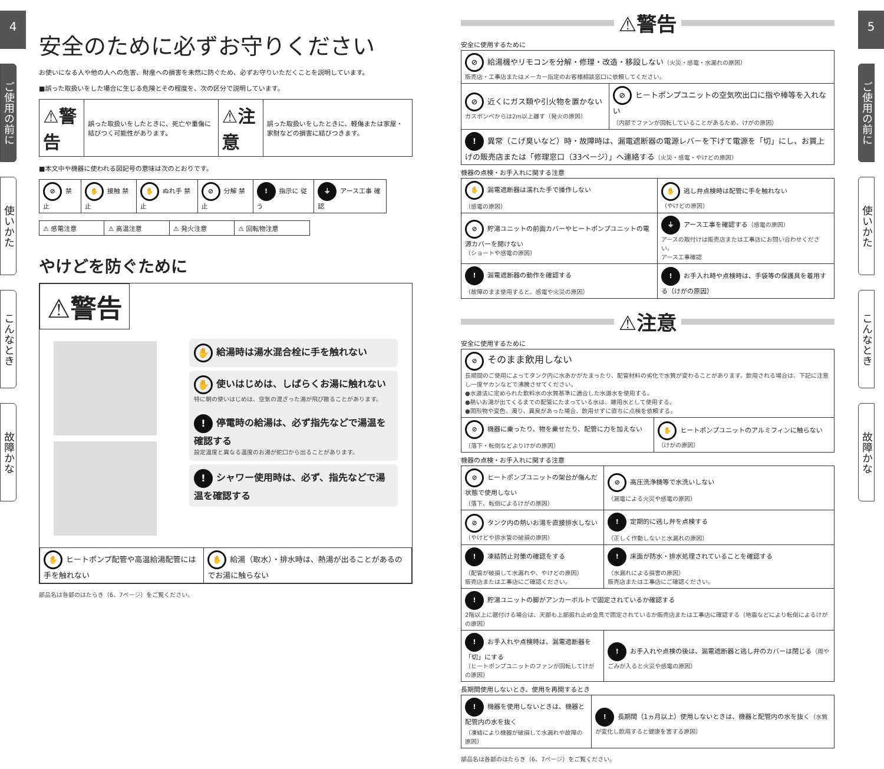4
ご使用の前に
使いかた
こんなとき
故障かな
安全のために必ずお守りください
お使いになる人や他の人への危害、財産への損害を未然に防ぐため、必ずお守りいただくことを説明しています。
■誤った取扱いをした場合に生じる危険とその程度を、次の区分で説明しています。
| ⚠警告 | 誤った取扱いをしたときに、死亡や重傷に結びつく可能性があります。 | ⚠注意 | 誤った取扱いをしたときに、軽傷または家屋・家財などの損害に結びつきます。 |
■本文中や機器に使われる図記号の意味は次のとおりです。
| ⊘ 禁止 | ✋ 接触 禁止 | ✋ ぬれ手 禁止 | ⊘ 分解 禁止 | ! 指示に 従う | ⏚ アース工事 確認 |
| ⚠ 感電注意 | ⚠ 高温注意 | ⚠ 発火注意 | ⚠ 回転物注意 |
やけどを防ぐために
⚠警告
✋ 給湯時は湯水混合栓に手を触れない
✋ 使いはじめは、しばらくお湯に触れない
特に朝の使いはじめは、空気の混ざった湯が飛び散ることがあります。
! 停電時の給湯は、必ず指先などで湯温を確認する
設定温度と異なる温度のお湯が蛇口から出ることがあります。
! シャワー使用時は、必ず、指先などで湯温を確認する
| ✋ ヒートポンプ配管や高温給湯配管には手を触れない | ✋ 給湯（取水）・排水時は、熱湯が出ることがあるのでお湯に触らない |
部品名は各部のはたらき（6、7ページ）をご覧ください。
⚠警告
安全に使用するために
| ⊘ 給湯機やリモコンを分解・修理・改造・移設しない （火災・感電・水漏れの原因） 販売店・工事店またはメーカー指定のお客様相談窓口に依頼してください。 | |
| ⊘ 近くにガス類や引火物を置かない ガスボンベからは2m以上離す（発火の原因） | ⊘ ヒートポンプユニットの空気吹出口に指や棒等を入れない （内部でファンが回転していることがあるため、けがの原因） |
| ! 異常（こげ臭いなど）時・故障時は、漏電遮断器の電源レバーを下げて電源を「切」にし、お買上げの販売店または「修理窓口（33ページ）」へ連絡する （火災・感電・やけどの原因） | |
機器の点検・お手入れに関する注意
| ✋ 漏電遮断器は濡れた手で操作しない （感電の原因） | ✋ 逃し弁点検時は配管に手を触れない （やけどの原因） |
| ⊘ 貯湯ユニットの前面カバーやヒートポンプユニットの電源カバーを開けない （ショートや感電の原因） | ⏚ アース工事を確認する （感電の原因） アースの取付けは販売店または工事店にお問い合わせください。 アース工事確認 |
| ! 漏電遮断器の動作を確認する （故障のまま使用すると、感電や火災の原因） | ! お手入れ時や点検時は、手袋等の保護具を着用する（けがの原因） |
⚠注意
安全に使用するために
| ⊘ そのまま飲用しない 長期間のご使用によってタンク内に水あかがたまったり、配管材料の劣化で水質が変わることがあります。飲用される場合は、下記に注意し一度ヤカンなどで沸騰させてください。 ●水道法に定められた飲料水の水質基準に適合した水道水を使用する。 ●熱いお湯が出てくるまでの配管にたまっている水は、雑用水として使用する。 ●固形物や変色、濁り、異臭があった場合、飲用せずに直ちに点検を依頼する。 | |
| ⊘ 機器に乗ったり、物を乗せたり、配管に力を加えない （落下・転倒などよりけがの原因） | ✋ ヒートポンプユニットのアルミフィンに触らない （けがの原因） |
機器の点検・お手入れに関する注意
| ⊘ ヒートポンプユニットの架台が傷んだ状態で使用しない （落下、転倒によるけがの原因） | ⊘ 高圧洗浄機等で水洗いしない （漏電による火災や感電の原因） |
| ⊘ タンク内の熱いお湯を直接排水しない （やけどや排水管の破損の原因） | ! 定期的に逃し弁を点検する （正しく作動しないと水漏れの原因） |
| ! 凍結防止対策の確認をする （配管が破損して水漏れや、やけどの原因） 販売店または工事店にご確認ください。 | ! 床面が防水・排水処理されていることを確認する （水漏れによる損害の原因） 販売店または工事店にご確認ください。 |
| ! 貯湯ユニットの脚がアンカーボルトで固定されているか確認する 2階以上に据付ける場合は、天部も上部振れ止め金具で固定されているか販売店または工事店に確認する（地震などにより転倒によるけがの原因） | |
| ! お手入れや点検時は、漏電遮断器を「切」にする （ヒートポンプユニットのファンが回転してけがの原因） | ! お手入れや点検の後は、漏電遮断器と逃し弁のカバーは閉じる （雨やごみが入ると火災や感電の原因） |
長期間使用しないとき、使用を再開するとき
| ! 機器を使用しないときは、機器と配管内の水を抜く （凍結により機器が破損して水漏れや故障の原因） | ! 長期間（1ヵ月以上）使用しないときは、機器と配管内の水を抜く （水質が変化し飲用すると健康を害する原因） |
部品名は各部のはたらき（6、7ページ）をご覧ください。
5
ご使用の前に
使いかた
こんなとき
故障かな